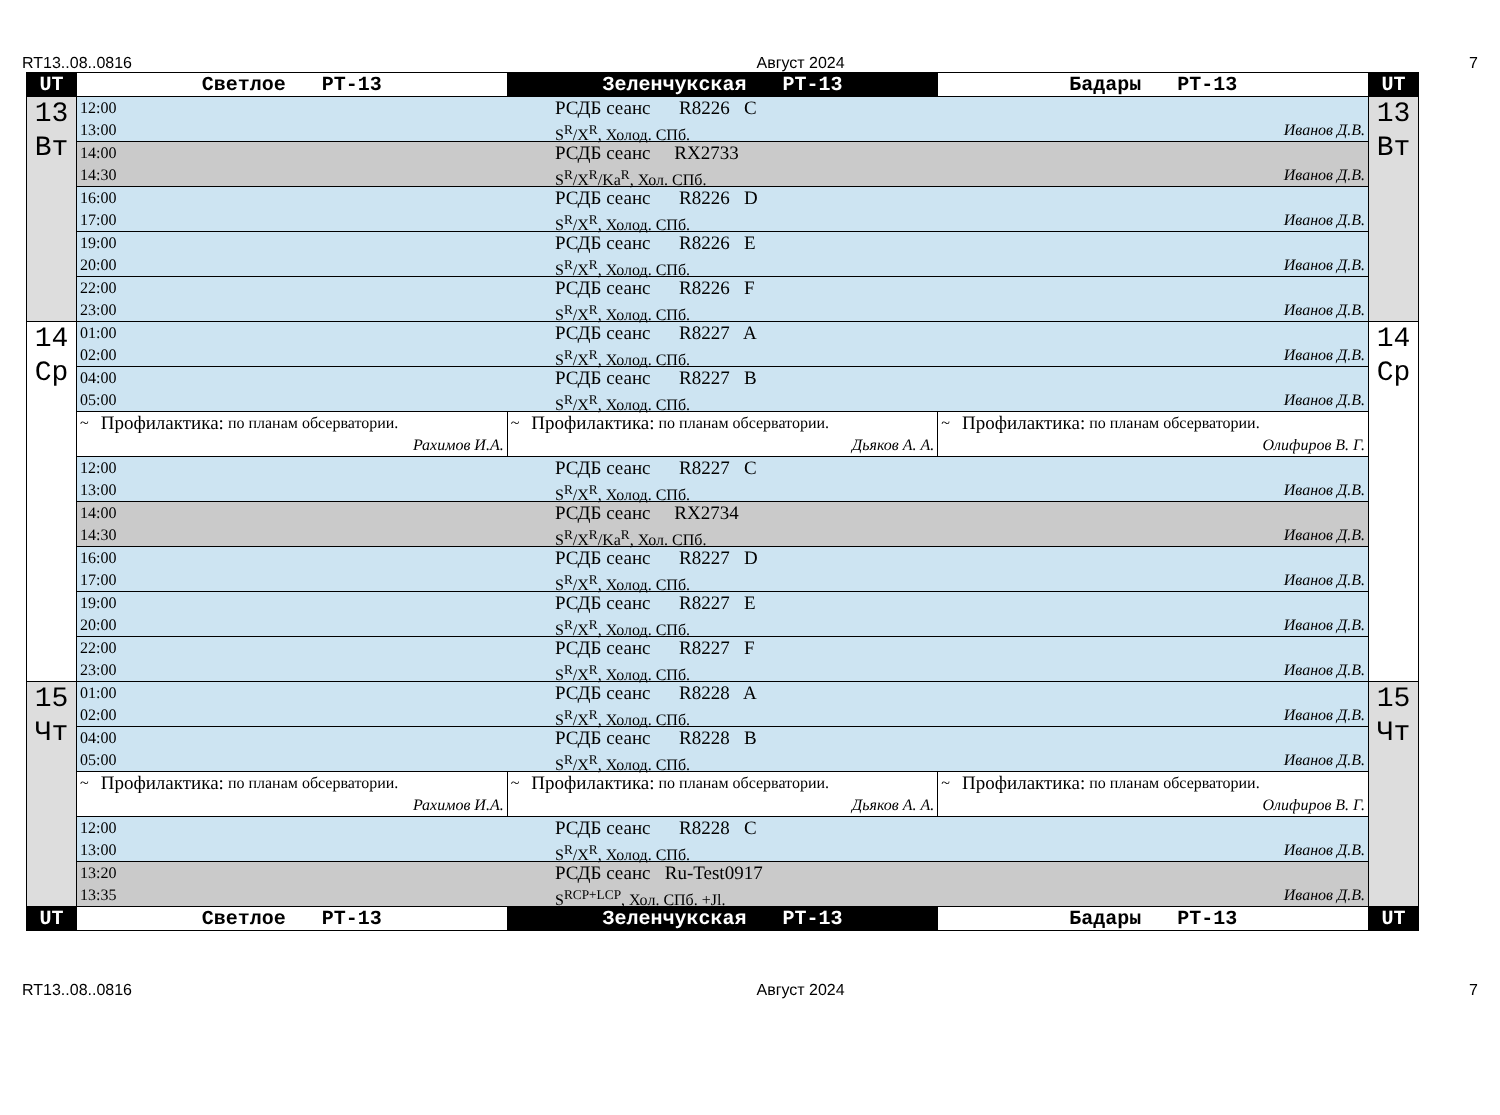RT13..08..0816 Август 2024 7
| UT | Светлое РТ-13 | Зеленчукская РТ-13 | Бадары РТ-13 | UT |
| --- | --- | --- | --- | --- |
| 13 Вт | 12:00 РСДБ сеанс R8226 C 13:00 S<sup>R</sup>/X<sup>R</sup>, Холод. СПб. Иванов Д.В. | | | 13 Вт |
| | 14:00 РСДБ сеанс RX2733 14:30 S<sup>R</sup>/X<sup>R</sup>/Ka<sup>R</sup>, Хол. СПб. Иванов Д.В. | | | |
| | 16:00 РСДБ сеанс R8226 D 17:00 S<sup>R</sup>/X<sup>R</sup>, Холод. СПб. Иванов Д.В. | | | |
| | 19:00 РСДБ сеанс R8226 E 20:00 S<sup>R</sup>/X<sup>R</sup>, Холод. СПб. Иванов Д.В. | | | |
| | 22:00 РСДБ сеанс R8226 F 23:00 S<sup>R</sup>/X<sup>R</sup>, Холод. СПб. Иванов Д.В. | | | |
| 14 Ср | 01:00 РСДБ сеанс R8227 A 02:00 S<sup>R</sup>/X<sup>R</sup>, Холод. СПб. Иванов Д.В. | | | 14 Ср |
| | 04:00 РСДБ сеанс R8227 B 05:00 S<sup>R</sup>/X<sup>R</sup>, Холод. СПб. Иванов Д.В. | | | |
| | ~ Профилактика: по планам обсерватории. Рахимов И.А. | ~ Профилактика: по планам обсерватории. Дьяков А. А. | ~ Профилактика: по планам обсерватории. Олифиров В. Г. | |
| | 12:00 РСДБ сеанс R8227 C 13:00 S<sup>R</sup>/X<sup>R</sup>, Холод. СПб. Иванов Д.В. | | | |
| | 14:00 РСДБ сеанс RX2734 14:30 S<sup>R</sup>/X<sup>R</sup>/Ka<sup>R</sup>, Хол. СПб. Иванов Д.В. | | | |
| | 16:00 РСДБ сеанс R8227 D 17:00 S<sup>R</sup>/X<sup>R</sup>, Холод. СПб. Иванов Д.В. | | | |
| | 19:00 РСДБ сеанс R8227 E 20:00 S<sup>R</sup>/X<sup>R</sup>, Холод. СПб. Иванов Д.В. | | | |
| | 22:00 РСДБ сеанс R8227 F 23:00 S<sup>R</sup>/X<sup>R</sup>, Холод. СПб. Иванов Д.В. | | | |
| 15 Чт | 01:00 РСДБ сеанс R8228 A 02:00 S<sup>R</sup>/X<sup>R</sup>, Холод. СПб. Иванов Д.В. | | | 15 Чт |
| | 04:00 РСДБ сеанс R8228 B 05:00 S<sup>R</sup>/X<sup>R</sup>, Холод. СПб. Иванов Д.В. | | | |
| | ~ Профилактика: по планам обсерватории. Рахимов И.А. | ~ Профилактика: по планам обсерватории. Дьяков А. А. | ~ Профилактика: по планам обсерватории. Олифиров В. Г. | |
| | 12:00 РСДБ сеанс R8228 C 13:00 S<sup>R</sup>/X<sup>R</sup>, Холод. СПб. Иванов Д.В. | | | |
| | 13:20 РСДБ сеанс Ru-Test0917 13:35 S<sup>RCP+LCP</sup>, Хол. СПб. +Jl. Иванов Д.В. | | | |
| UT | Светлое РТ-13 | Зеленчукская РТ-13 | Бадары РТ-13 | UT |
RT13..08..0816 Август 2024 7